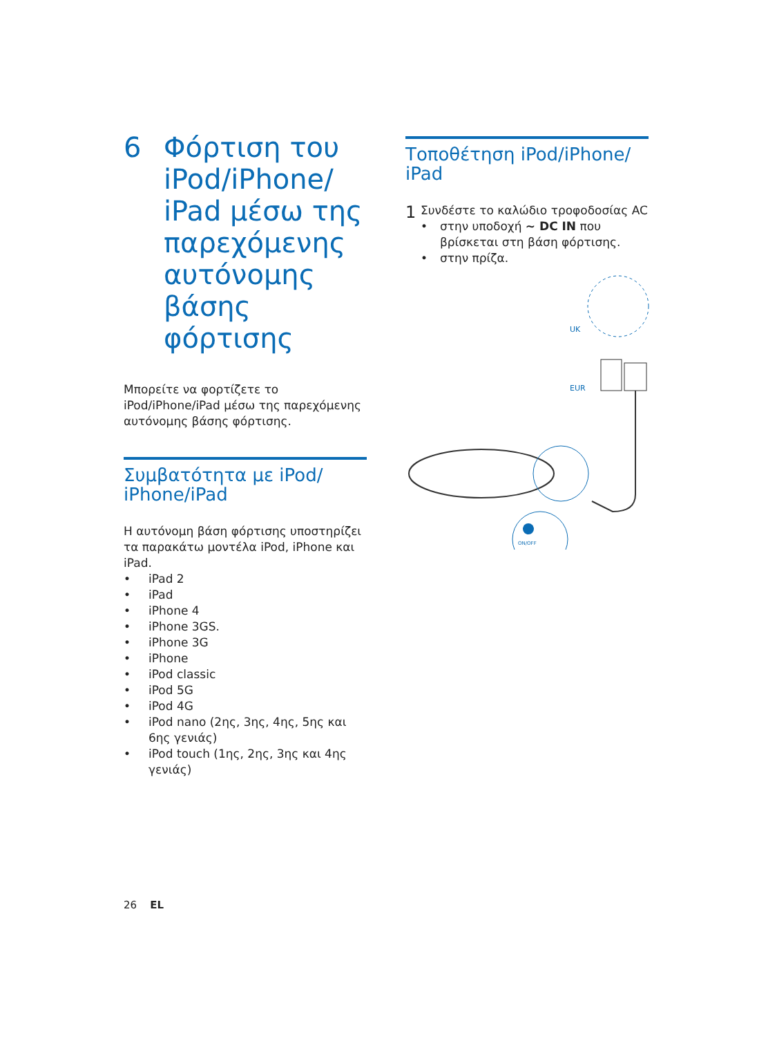6 Φόρτιση του iPod/iPhone/ iPad μέσω της παρεχόμενης αυτόνομης βάσης φόρτισης
Μπορείτε να φορτίζετε το iPod/iPhone/iPad μέσω της παρεχόμενης αυτόνομης βάσης φόρτισης.
Συμβατότητα με iPod/ iPhone/iPad
Η αυτόνομη βάση φόρτισης υποστηρίζει τα παρακάτω μοντέλα iPod, iPhone και iPad.
• iPad 2
• iPad
• iPhone 4
• iPhone 3GS.
• iPhone 3G
• iPhone
• iPod classic
• iPod 5G
• iPod 4G
• iPod nano (2ης, 3ης, 4ης, 5ης και 6ης γενιάς)
• iPod touch (1ης, 2ης, 3ης και 4ης γενιάς)
Τοποθέτηση iPod/iPhone/ iPad
1
Συνδέστε το καλώδιο τροφοδοσίας AC
• στην υποδοχή ~ DC IN που βρίσκεται στη βάση φόρτισης.
• στην πρίζα.
UK
EUR
ON/OFF
26 EL